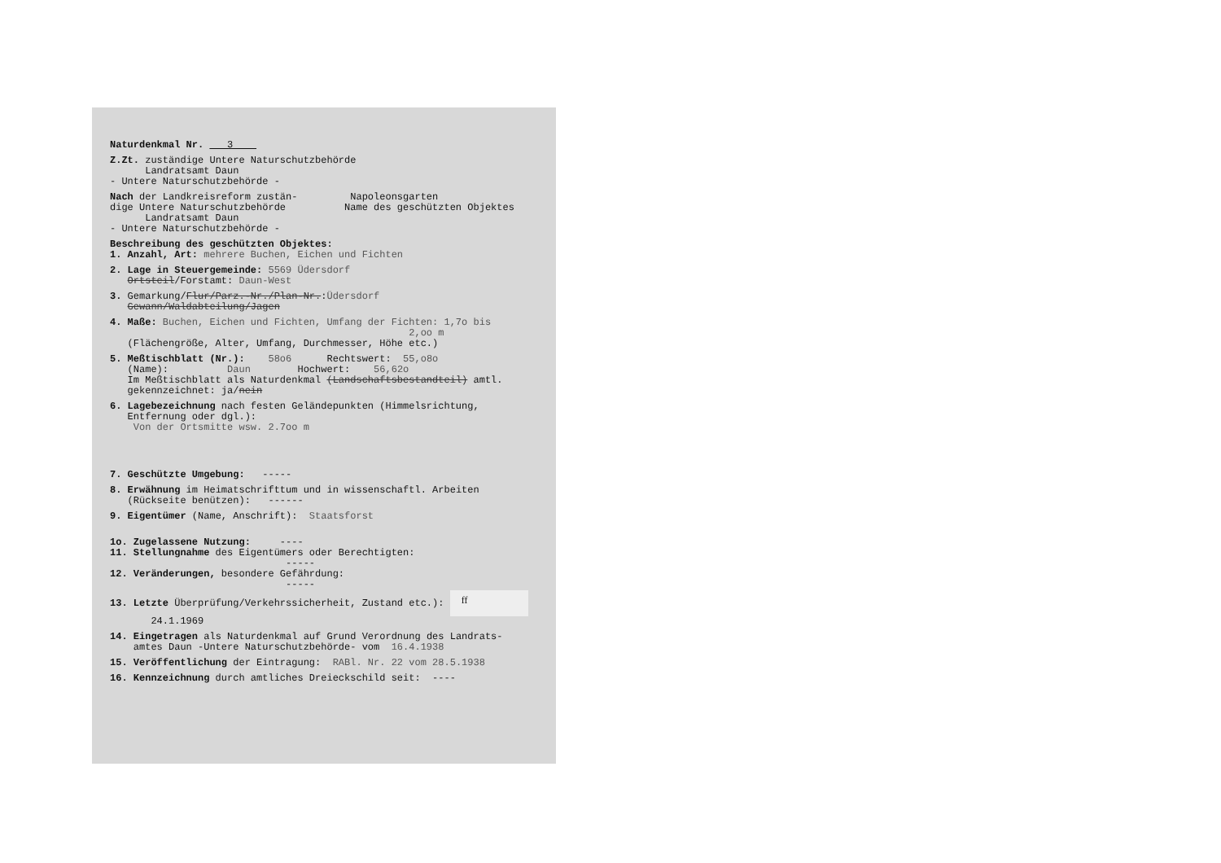Naturdenkmal Nr. 3
Z.Zt. zuständige Untere Naturschutzbehörde Landratsamt Daun - Untere Naturschutzbehörde -
Nach der Landkreisreform zustän- Napoleonsgarten dige Untere Naturschutzbehörde Name des geschützten Objektes Landratsamt Daun - Untere Naturschutzbehörde -
Beschreibung des geschützten Objektes: 1. Anzahl, Art: mehrere Buchen, Eichen und Fichten
2. Lage in Steuergemeinde: 5569 Üdersdorf Ortsteil/Forstamt: Daun-West
3. Gemarkung/Flur/Parz.-Nr./Plan-Nr.:Üdersdorf Gewann/Waldabteilung/Jagen
4. Maße: Buchen, Eichen und Fichten, Umfang der Fichten: 1,7o bis 2,oo m (Flächengröße, Alter, Umfang, Durchmesser, Höhe etc.)
5. Meßtischblatt (Nr.): 58o6 Rechtswert: 55,o8o (Name): Daun Hochwert: 56,62o Im Meßtischblatt als Naturdenkmal (Landschaftsbestandteil) amtl. gekennzeichnet: ja/nein
6. Lagebezeichnung nach festen Geländepunkten (Himmelsrichtung, Entfernung oder dgl.): Von der Ortsmitte wsw. 2.7oo m
7. Geschützte Umgebung: -----
8. Erwähnung im Heimatschrifttum und in wissenschaftl. Arbeiten (Rückseite benützen): ------
9. Eigentümer (Name, Anschrift): Staatsforst
1o. Zugelassene Nutzung: ---- 11. Stellungnahme des Eigentümers oder Berechtigten: ----- 12. Veränderungen, besondere Gefährdung: ----- 13. Letzte Überprüfung/Verkehrssicherheit, Zustand etc.): ff 24.1.1969
14. Eingetragen als Naturdenkmal auf Grund Verordnung des Landrats- amtes Daun -Untere Naturschutzbehörde- vom 16.4.1938
15. Veröffentlichung der Eintragung: RABl. Nr. 22 vom 28.5.1938
16. Kennzeichnung durch amtliches Dreieckschild seit: ----